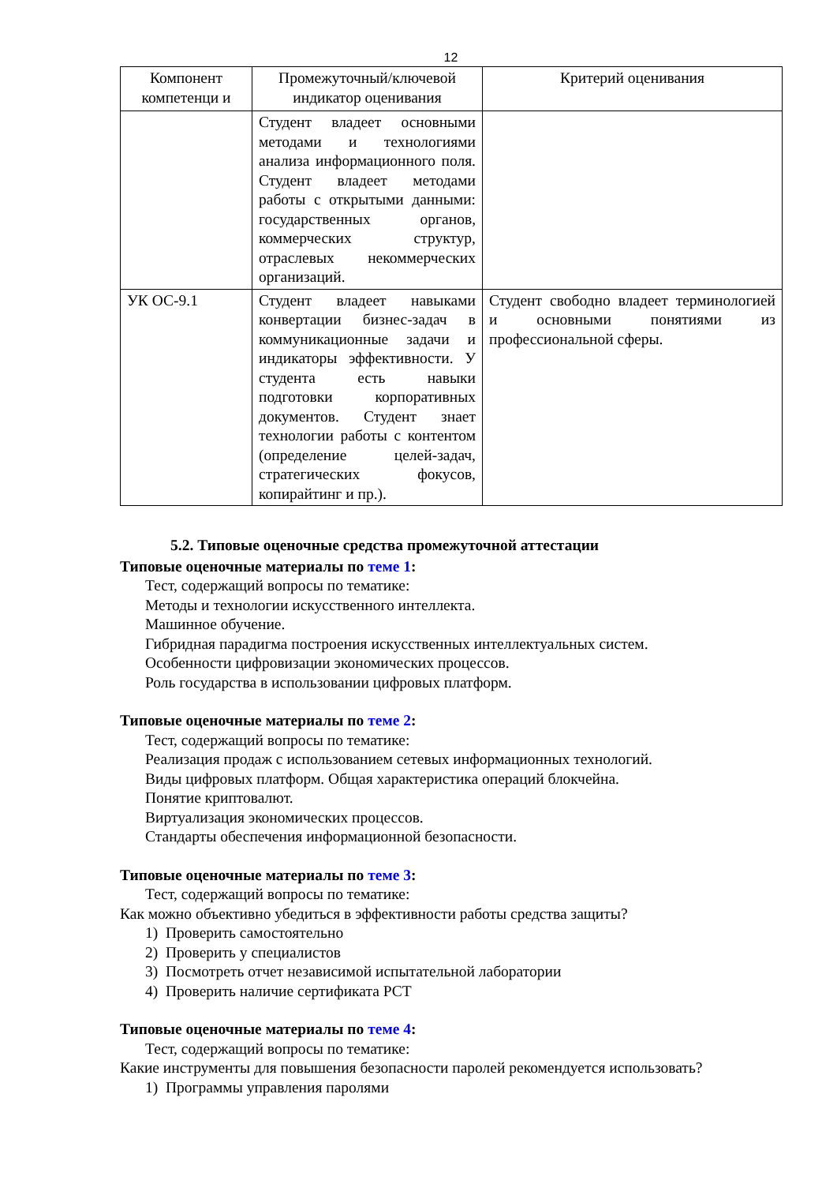12
| Компонент компетенци и | Промежуточный/ключевой индикатор оценивания | Критерий оценивания |
| --- | --- | --- |
| | Студент владеет основными методами и технологиями анализа информационного поля. Студент владеет методами работы с открытыми данными: государственных органов, коммерческих структур, отраслевых некоммерческих организаций. | |
| УК ОС-9.1 | Студент владеет навыками конвертации бизнес-задач в коммуникационные задачи и индикаторы эффективности. У студента есть навыки подготовки корпоративных документов. Студент знает технологии работы с контентом (определение целей-задач, стратегических фокусов, копирайтинг и пр.). | Студент свободно владеет терминологией и основными понятиями из профессиональной сферы. |
5.2. Типовые оценочные средства промежуточной аттестации
Типовые оценочные материалы по теме 1:
Тест, содержащий вопросы по тематике:
Методы и технологии искусственного интеллекта.
Машинное обучение.
Гибридная парадигма построения искусственных интеллектуальных систем.
Особенности цифровизации экономических процессов.
Роль государства в использовании цифровых платформ.
Типовые оценочные материалы по теме 2:
Тест, содержащий вопросы по тематике:
Реализация продаж с использованием сетевых информационных технологий.
Виды цифровых платформ. Общая характеристика операций блокчейна.
Понятие криптовалют.
Виртуализация экономических процессов.
Стандарты обеспечения информационной безопасности.
Типовые оценочные материалы по теме 3:
Тест, содержащий вопросы по тематике:
Как можно объективно убедиться в эффективности работы средства защиты?
1) Проверить самостоятельно
2) Проверить у специалистов
3) Посмотреть отчет независимой испытательной лаборатории
4) Проверить наличие сертификата РСТ
Типовые оценочные материалы по теме 4:
Тест, содержащий вопросы по тематике:
Какие инструменты для повышения безопасности паролей рекомендуется использовать?
1) Программы управления паролями